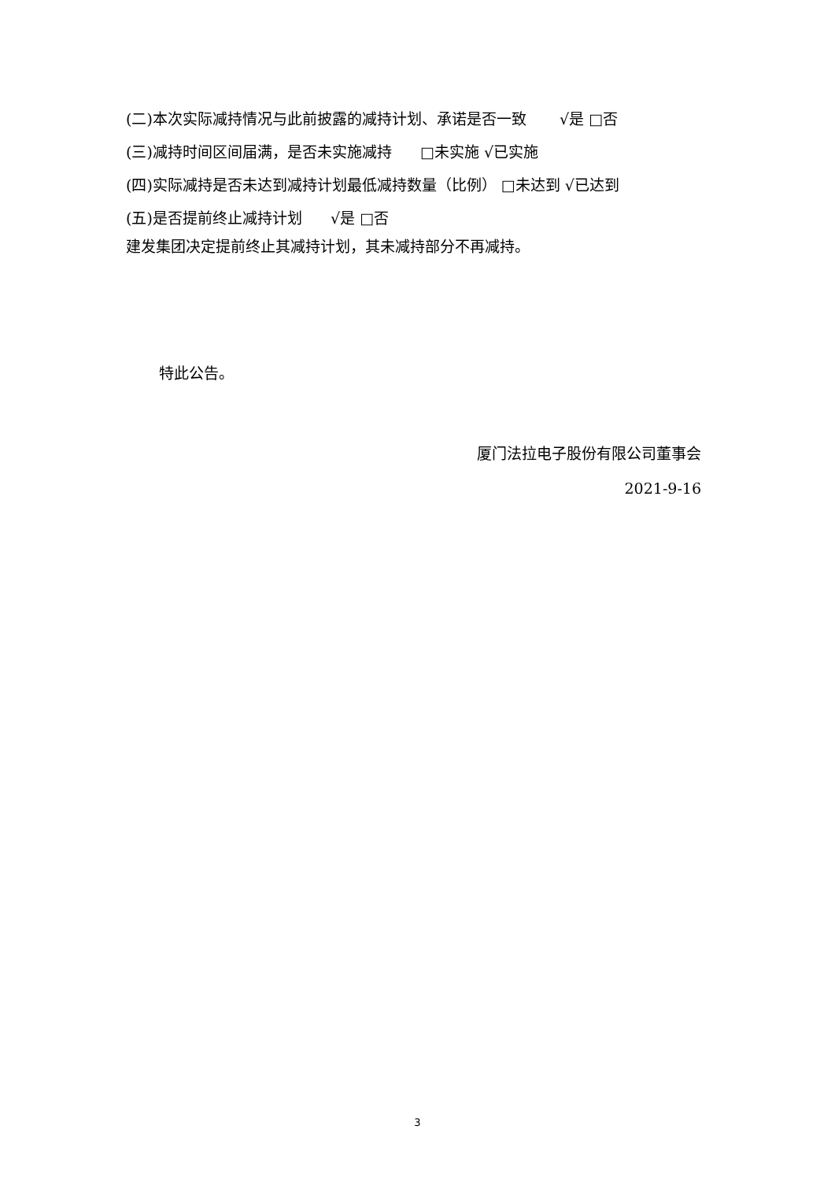(二)本次实际减持情况与此前披露的减持计划、承诺是否一致 √是 □否
(三)减持时间区间届满，是否未实施减持 □未实施 √已实施
(四)实际减持是否未达到减持计划最低减持数量（比例） □未达到 √已达到
(五)是否提前终止减持计划 √是 □否
建发集团决定提前终止其减持计划，其未减持部分不再减持。
特此公告。
厦门法拉电子股份有限公司董事会
2021-9-16
3